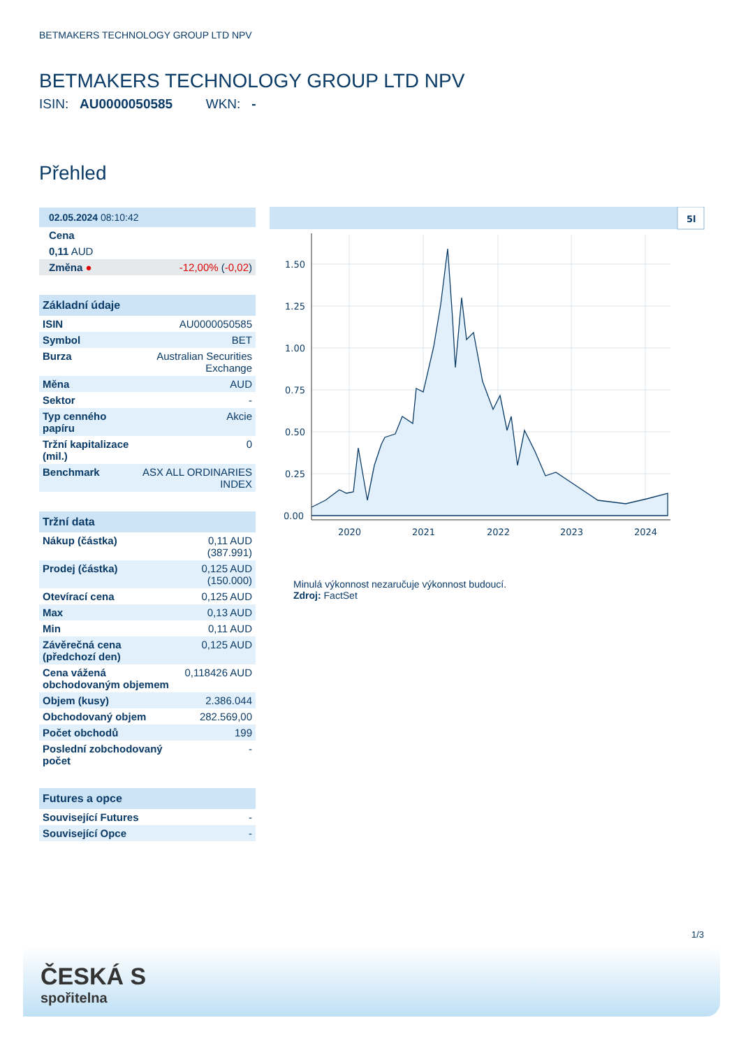BETMAKERS TECHNOLOGY GROUP LTD NPV
BETMAKERS TECHNOLOGY GROUP LTD NPV
ISIN: AU0000050585 WKN: -
Přehled
| 02.05.2024 08:10:42 | |
| --- | --- |
| Cena | |
| 0,11 AUD | |
| Změna ● | -12,00% ( -0,02 ) |
| Základní údaje | |
| --- | --- |
| ISIN | AU0000050585 |
| Symbol | BET |
| Burza | Australian Securities Exchange |
| Měna | AUD |
| Sektor | - |
| Typ cenného papíru | Akcie |
| Tržní kapitalizace (mil.) | 0 |
| Benchmark | ASX ALL ORDINARIES INDEX |
| Tržní data | |
| --- | --- |
| Nákup (částka) | 0,11 AUD (387.991) |
| Prodej (částka) | 0,125 AUD (150.000) |
| Otevírací cena | 0,125 AUD |
| Max | 0,13 AUD |
| Min | 0,11 AUD |
| Závěrečná cena (předchozí den) | 0,125 AUD |
| Cena vážená obchodovaným objemem | 0,118426 AUD |
| Objem (kusy) | 2.386.044 |
| Obchodovaný objem | 282.569,00 |
| Počet obchodů | 199 |
| Poslední zobchodovaný počet | - |
| Futures a opce | |
| --- | --- |
| Související Futures | - |
| Související Opce | - |
5l
1.50
1.25
1.00
0.75
0.50
0.25
0.00
2020
2021
2022
2023
2024
Minulá výkonnost nezaručuje výkonnost budoucí.
Zdroj: FactSet
1/3
ČESKÁ S
spořitelna